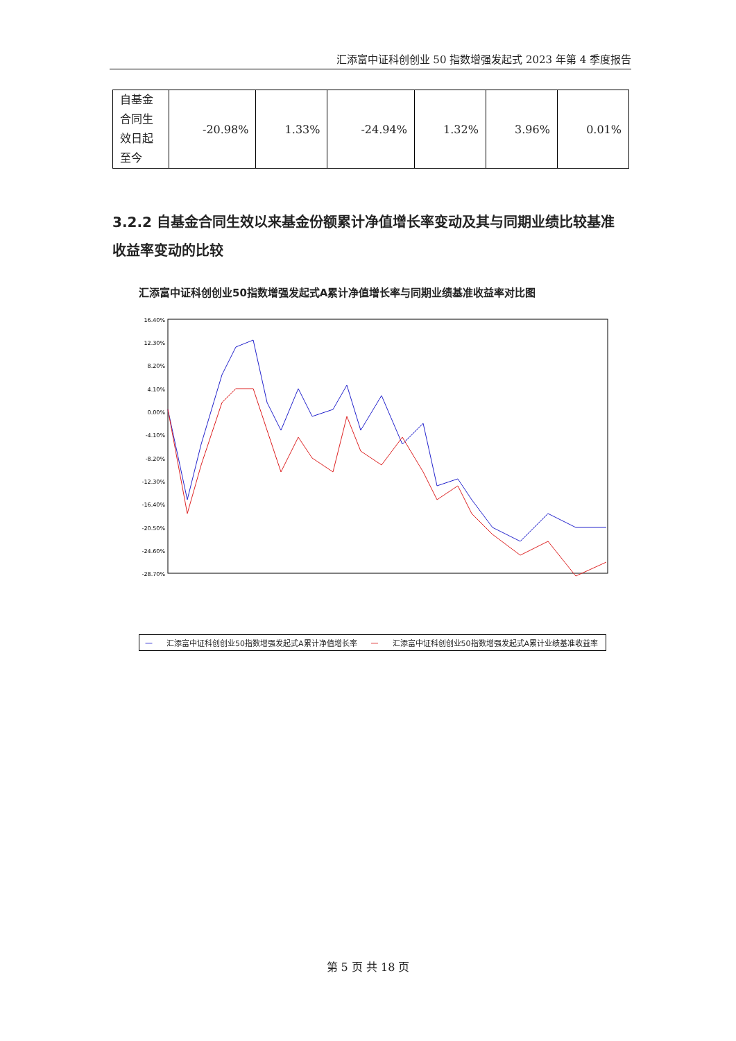汇添富中证科创创业 50 指数增强发起式 2023 年第 4 季度报告
| 自基金合同生效日起至今 | -20.98% | 1.33% | -24.94% | 1.32% | 3.96% | 0.01% |
3.2.2 自基金合同生效以来基金份额累计净值增长率变动及其与同期业绩比较基准收益率变动的比较
汇添富中证科创创业50指数增强发起式A累计净值增长率与同期业绩基准收益率对比图
16.40%
12.30%
8.20%
4.10%
0.00%
-4.10%
-8.20%
-12.30%
-16.40%
-20.50%
-24.60%
-28.70%
— 汇添富中证科创创业50指数增强发起式A累计净值增长率 — 汇添富中证科创创业50指数增强发起式A累计业绩基准收益率
第 5 页 共 18 页